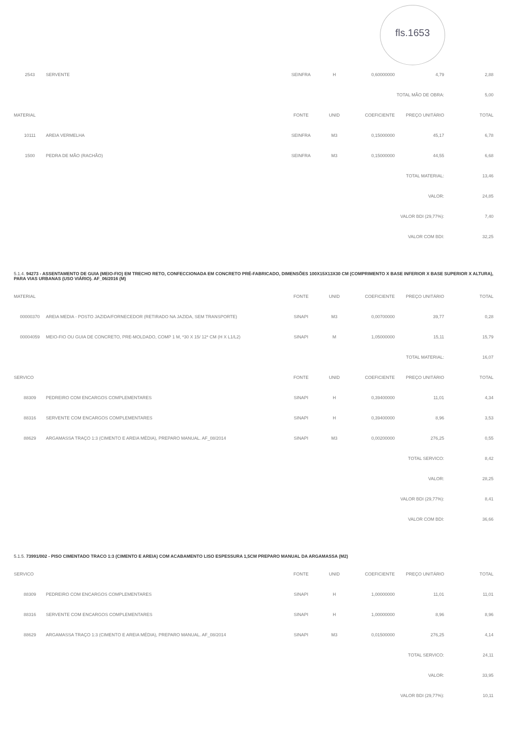fls.1653
| 2543 | SERVENTE | SEINFRA | H | 0,60000000 | 4,79 | 2,88 |
| | | | | | TOTAL MÃO DE OBRA: | 5,00 |
| MATERIAL | | FONTE | UNID | COEFICIENTE | PREÇO UNITÁRIO | TOTAL |
| 10111 | AREIA VERMELHA | SEINFRA | M3 | 0,15000000 | 45,17 | 6,78 |
| 1500 | PEDRA DE MÃO (RACHÃO) | SEINFRA | M3 | 0,15000000 | 44,55 | 6,68 |
| TOTAL MATERIAL: | | | | | | 13,46 |
| VALOR: | | | | | | 24,85 |
| VALOR BDI (29,77%): | | | | | | 7,40 |
| VALOR COM BDI: | | | | | | 32,25 |
5.1.4. 94273 - ASSENTAMENTO DE GUIA (MEIO-FIO) EM TRECHO RETO, CONFECCIONADA EM CONCRETO PRÉ-FABRICADO, DIMENSÕES 100X15X13X30 CM (COMPRIMENTO X BASE INFERIOR X BASE SUPERIOR X ALTURA), PARA VIAS URBANAS (USO VIÁRIO). AF_06/2016 (M)
| MATERIAL | | FONTE | UNID | COEFICIENTE | PREÇO UNITÁRIO | TOTAL |
| --- | --- | --- | --- | --- | --- | --- |
| 00000370 | AREIA MEDIA - POSTO JAZIDA/FORNECEDOR (RETIRADO NA JAZIDA, SEM TRANSPORTE) | SINAPI | M3 | 0,00700000 | 39,77 | 0,28 |
| 00004059 | MEIO-FIO OU GUIA DE CONCRETO, PRE-MOLDADO, COMP 1 M, *30 X 15/ 12* CM (H X L1/L2) | SINAPI | M | 1,05000000 | 15,11 | 15,79 |
| TOTAL MATERIAL: | | | | | | 16,07 |
| SERVICO | | FONTE | UNID | COEFICIENTE | PREÇO UNITÁRIO | TOTAL |
| 88309 | PEDREIRO COM ENCARGOS COMPLEMENTARES | SINAPI | H | 0,39400000 | 11,01 | 4,34 |
| 88316 | SERVENTE COM ENCARGOS COMPLEMENTARES | SINAPI | H | 0,39400000 | 8,96 | 3,53 |
| 88629 | ARGAMASSA TRAÇO 1:3 (CIMENTO E AREIA MÉDIA), PREPARO MANUAL. AF_08/2014 | SINAPI | M3 | 0,00200000 | 276,25 | 0,55 |
| TOTAL SERVICO: | | | | | | 8,42 |
| VALOR: | | | | | | 28,25 |
| VALOR BDI (29,77%): | | | | | | 8,41 |
| VALOR COM BDI: | | | | | | 36,66 |
5.1.5. 73991/002 - PISO CIMENTADO TRACO 1:3 (CIMENTO E AREIA) COM ACABAMENTO LISO ESPESSURA 1,5CM PREPARO MANUAL DA ARGAMASSA (M2)
| SERVICO | | FONTE | UNID | COEFICIENTE | PREÇO UNITÁRIO | TOTAL |
| --- | --- | --- | --- | --- | --- | --- |
| 88309 | PEDREIRO COM ENCARGOS COMPLEMENTARES | SINAPI | H | 1,00000000 | 11,01 | 11,01 |
| 88316 | SERVENTE COM ENCARGOS COMPLEMENTARES | SINAPI | H | 1,00000000 | 8,96 | 8,96 |
| 88629 | ARGAMASSA TRAÇO 1:3 (CIMENTO E AREIA MÉDIA), PREPARO MANUAL. AF_08/2014 | SINAPI | M3 | 0,01500000 | 276,25 | 4,14 |
| TOTAL SERVICO: | | | | | | 24,11 |
| VALOR: | | | | | | 33,95 |
| VALOR BDI (29,77%): | | | | | | 10,11 |